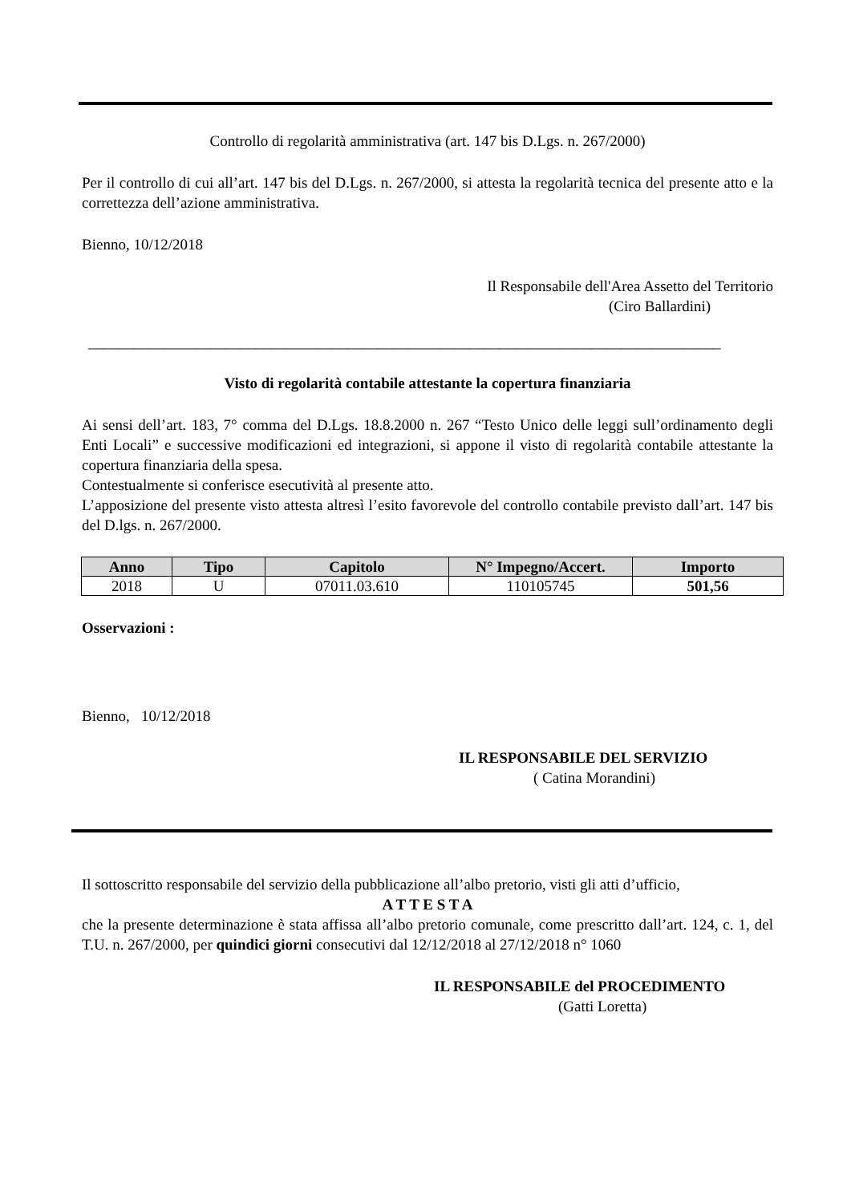Controllo di regolarità amministrativa (art. 147 bis D.Lgs. n. 267/2000)
Per il controllo di cui all’art. 147 bis del D.Lgs. n. 267/2000, si attesta la regolarità tecnica del presente atto e la correttezza dell’azione amministrativa.
Bienno, 10/12/2018
Il Responsabile dell'Area Assetto del Territorio
(Ciro Ballardini)
___________________________________________________________________________________
Visto di regolarità contabile attestante la copertura finanziaria
Ai sensi dell’art. 183, 7° comma del D.Lgs. 18.8.2000 n. 267 “Testo Unico delle leggi sull’ordinamento degli Enti Locali” e successive modificazioni ed integrazioni, si appone il visto di regolarità contabile attestante la copertura finanziaria della spesa.
Contestualmente si conferisce esecutività al presente atto.
L’apposizione del presente visto attesta altresì l’esito favorevole del controllo contabile previsto dall’art. 147 bis del D.lgs. n. 267/2000.
| Anno | Tipo | Capitolo | N° Impegno/Accert. | Importo |
| --- | --- | --- | --- | --- |
| 2018 | U | 07011.03.610 | 110105745 | 501,56 |
Osservazioni :
Bienno, 10/12/2018
IL RESPONSABILE DEL SERVIZIO
( Catina Morandini)
Il sottoscritto responsabile del servizio della pubblicazione all’albo pretorio, visti gli atti d’ufficio,
A T T E S T A
che la presente determinazione è stata affissa all’albo pretorio comunale, come prescritto dall’art. 124, c. 1, del T.U. n. 267/2000, per quindici giorni consecutivi dal 12/12/2018 al 27/12/2018 n° 1060
IL RESPONSABILE del PROCEDIMENTO
(Gatti Loretta)